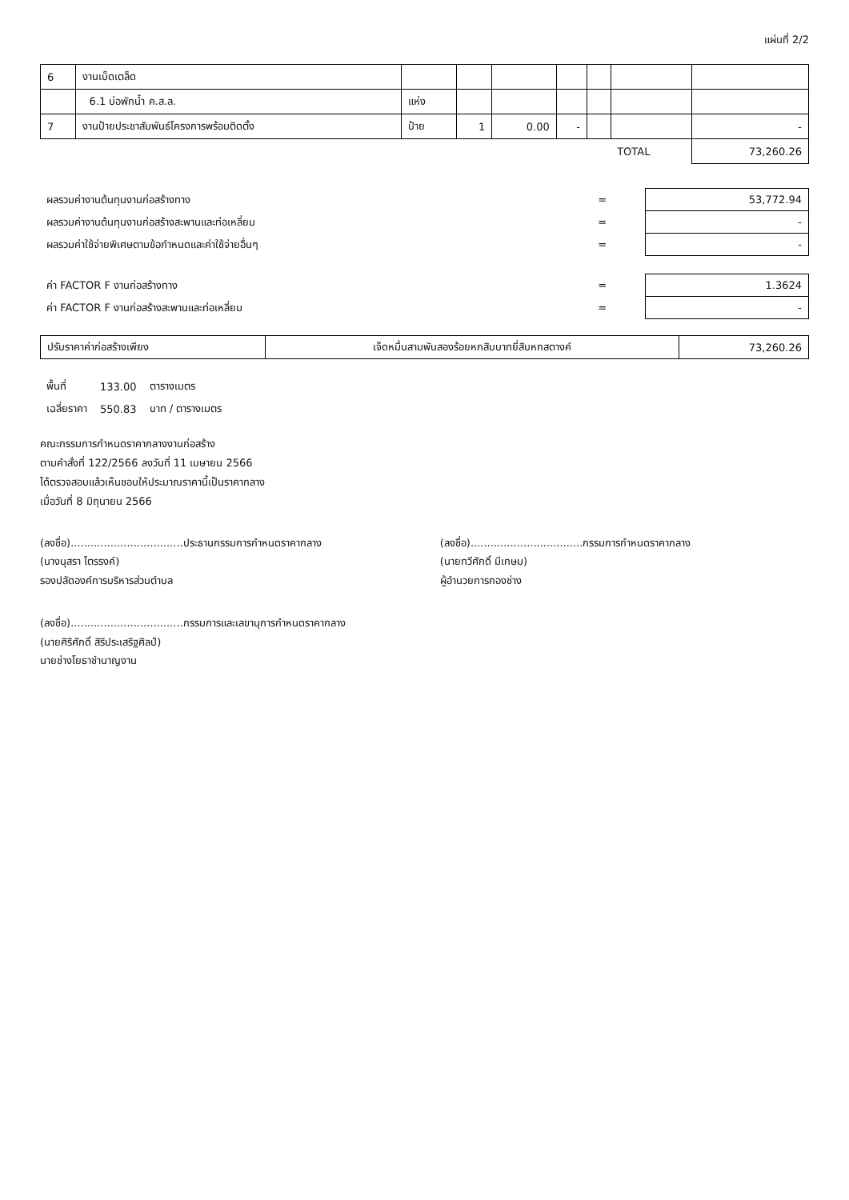แผ่นที่ 2/2
| 6 | งานเบ็ดเตล็ด | | | | | | | |
| | 6.1 บ่อพักน้ำ ค.ส.ล. | แห่ง | | | | | | |
| 7 | งานป้ายประชาสัมพันธ์โครงการพร้อมติดตั้ง | ป้าย | 1 | 0.00 | - | | | - |
| | | | | | | | TOTAL | 73,260.26 |
| ผลรวมค่างานต้นทุนงานก่อสร้างทาง | = | 53,772.94 |
| ผลรวมค่างานต้นทุนงานก่อสร้างสะพานและท่อเหลี่ยม | = | - |
| ผลรวมค่าใช้จ่ายพิเศษตามข้อกำหนดและค่าใช้จ่ายอื่นๆ | = | - |
| ค่า FACTOR F งานก่อสร้างทาง | = | 1.3624 |
| ค่า FACTOR F งานก่อสร้างสะพานและท่อเหลี่ยม | = | - |
| ปรับราคาค่าก่อสร้างเพียง | เจ็ดหมื่นสามพันสองร้อยหกสิบบาทยี่สิบหกสตางค์ | 73,260.26 |
| พื้นที่ | 133.00 | ตารางเมตร |
| เฉลี่ยราคา | 550.83 | บาท / ตารางเมตร |
คณะกรรมการกำหนดราคากลางงานก่อสร้าง
ตามคำสั่งที่ 122/2566 ลงวันที่ 11 เมษายน 2566
ได้ตรวจสอบแล้วเห็นชอบให้ประมาณราคานี้เป็นราคากลาง
เมื่อวันที่ 8 มิถุนายน 2566
(ลงชื่อ)..................................ประธานกรรมการกำหนดราคากลาง
(นางนุสรา ไตรรงค์)
รองปลัดองค์การบริหารส่วนตำบล
(ลงชื่อ)..................................กรรมการกำหนดราคากลาง
(นายทวีศักดิ์ มีเกษม)
ผู้อำนวยการกองช่าง
(ลงชื่อ)..................................กรรมการและเลขานุการกำหนดราคากลาง
(นายศิริศักดิ์ สิริประเสริฐศิลป์)
นายช่างโยธาชำนาญงาน